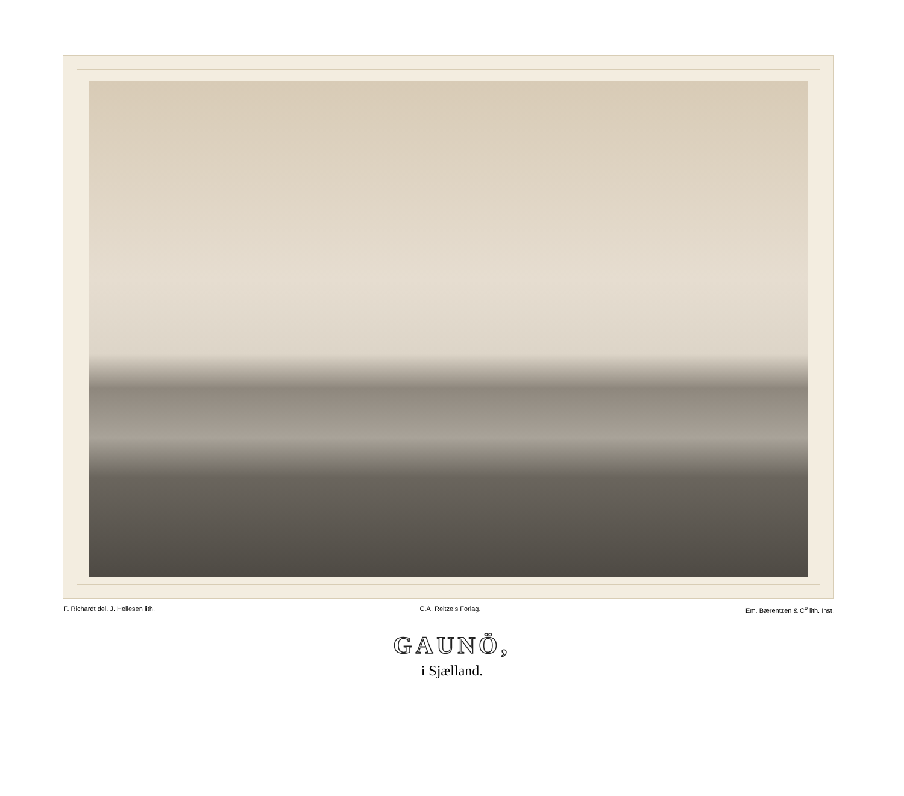F. Richardt del. J. Hellesen lith. C.A. Reitzels Forlag. Em. Bærentzen & C<sup>o</sup> lith. Inst.
GAUNÖ,
i Sjælland.